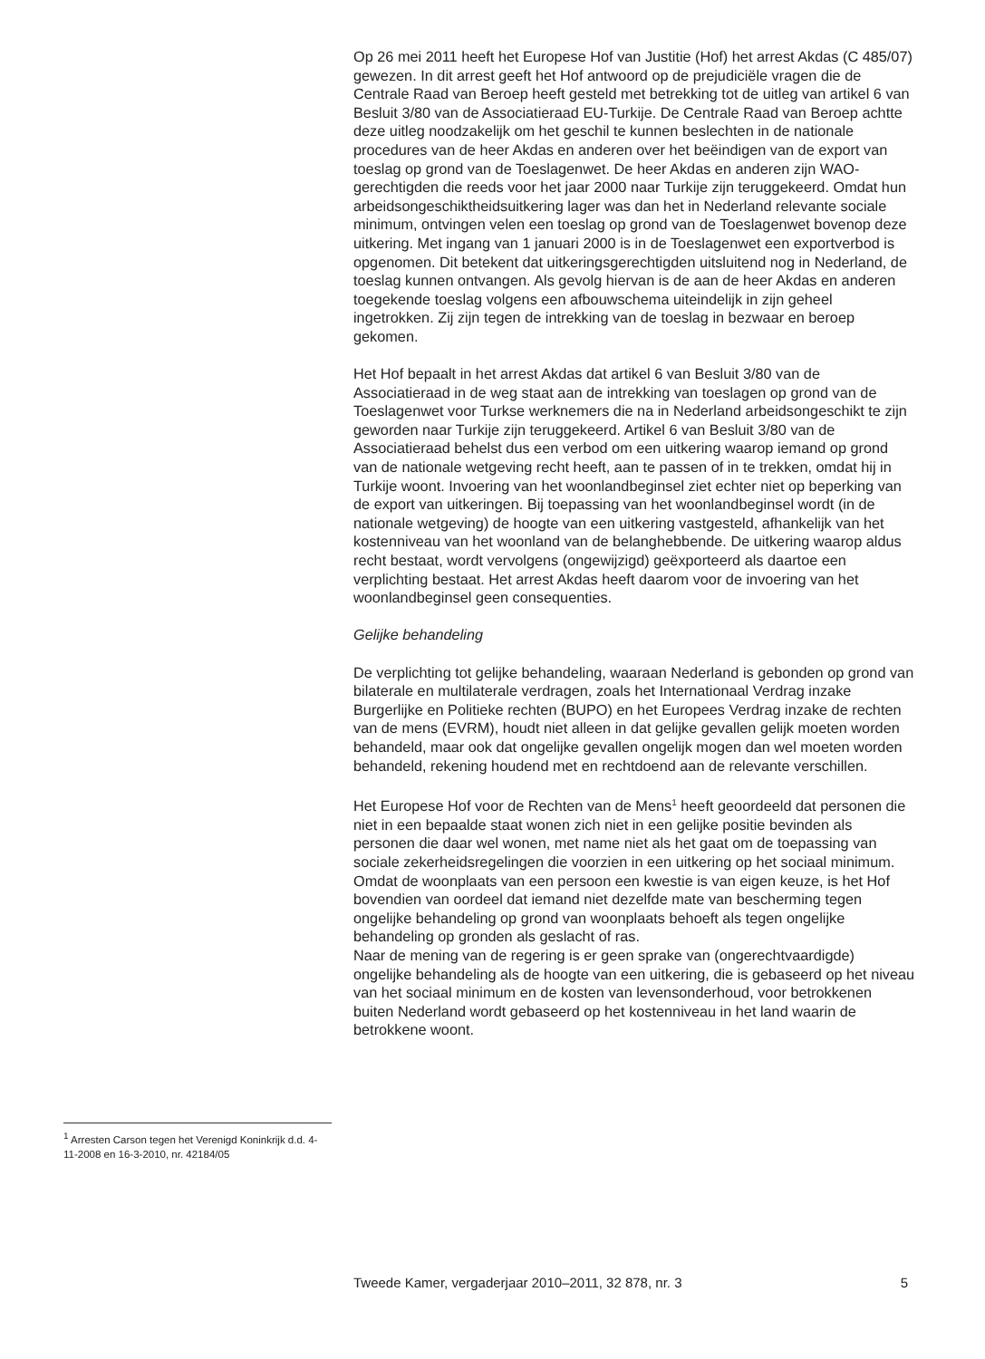Op 26 mei 2011 heeft het Europese Hof van Justitie (Hof) het arrest Akdas (C 485/07) gewezen. In dit arrest geeft het Hof antwoord op de prejudiciële vragen die de Centrale Raad van Beroep heeft gesteld met betrekking tot de uitleg van artikel 6 van Besluit 3/80 van de Associatieraad EU-Turkije. De Centrale Raad van Beroep achtte deze uitleg noodzakelijk om het geschil te kunnen beslechten in de nationale procedures van de heer Akdas en anderen over het beëindigen van de export van toeslag op grond van de Toeslagenwet. De heer Akdas en anderen zijn WAO-gerechtigden die reeds voor het jaar 2000 naar Turkije zijn teruggekeerd. Omdat hun arbeidsongeschiktheidsuitkering lager was dan het in Nederland relevante sociale minimum, ontvingen velen een toeslag op grond van de Toeslagenwet bovenop deze uitkering. Met ingang van 1 januari 2000 is in de Toeslagenwet een exportverbod is opgenomen. Dit betekent dat uitkeringsgerechtigden uitsluitend nog in Nederland, de toeslag kunnen ontvangen. Als gevolg hiervan is de aan de heer Akdas en anderen toegekende toeslag volgens een afbouwschema uiteindelijk in zijn geheel ingetrokken. Zij zijn tegen de intrekking van de toeslag in bezwaar en beroep gekomen.
Het Hof bepaalt in het arrest Akdas dat artikel 6 van Besluit 3/80 van de Associatieraad in de weg staat aan de intrekking van toeslagen op grond van de Toeslagenwet voor Turkse werknemers die na in Nederland arbeidsongeschikt te zijn geworden naar Turkije zijn teruggekeerd. Artikel 6 van Besluit 3/80 van de Associatieraad behelst dus een verbod om een uitkering waarop iemand op grond van de nationale wetgeving recht heeft, aan te passen of in te trekken, omdat hij in Turkije woont. Invoering van het woonlandbeginsel ziet echter niet op beperking van de export van uitkeringen. Bij toepassing van het woonlandbeginsel wordt (in de nationale wetgeving) de hoogte van een uitkering vastgesteld, afhankelijk van het kostenniveau van het woonland van de belanghebbende. De uitkering waarop aldus recht bestaat, wordt vervolgens (ongewijzigd) geëxporteerd als daartoe een verplichting bestaat. Het arrest Akdas heeft daarom voor de invoering van het woonlandbeginsel geen consequenties.
Gelijke behandeling
De verplichting tot gelijke behandeling, waaraan Nederland is gebonden op grond van bilaterale en multilaterale verdragen, zoals het Internationaal Verdrag inzake Burgerlijke en Politieke rechten (BUPO) en het Europees Verdrag inzake de rechten van de mens (EVRM), houdt niet alleen in dat gelijke gevallen gelijk moeten worden behandeld, maar ook dat ongelijke gevallen ongelijk mogen dan wel moeten worden behandeld, rekening houdend met en rechtdoend aan de relevante verschillen.
Het Europese Hof voor de Rechten van de Mens<sup>1</sup> heeft geoordeeld dat personen die niet in een bepaalde staat wonen zich niet in een gelijke positie bevinden als personen die daar wel wonen, met name niet als het gaat om de toepassing van sociale zekerheidsregelingen die voorzien in een uitkering op het sociaal minimum. Omdat de woonplaats van een persoon een kwestie is van eigen keuze, is het Hof bovendien van oordeel dat iemand niet dezelfde mate van bescherming tegen ongelijke behandeling op grond van woonplaats behoeft als tegen ongelijke behandeling op gronden als geslacht of ras.
Naar de mening van de regering is er geen sprake van (ongerechtvaardigde) ongelijke behandeling als de hoogte van een uitkering, die is gebaseerd op het niveau van het sociaal minimum en de kosten van levensonderhoud, voor betrokkenen buiten Nederland wordt gebaseerd op het kostenniveau in het land waarin de betrokkene woont.
<sup>1</sup> Arresten Carson tegen het Verenigd Koninkrijk d.d. 4-11-2008 en 16-3-2010, nr. 42184/05
Tweede Kamer, vergaderjaar 2010–2011, 32 878, nr. 3 5